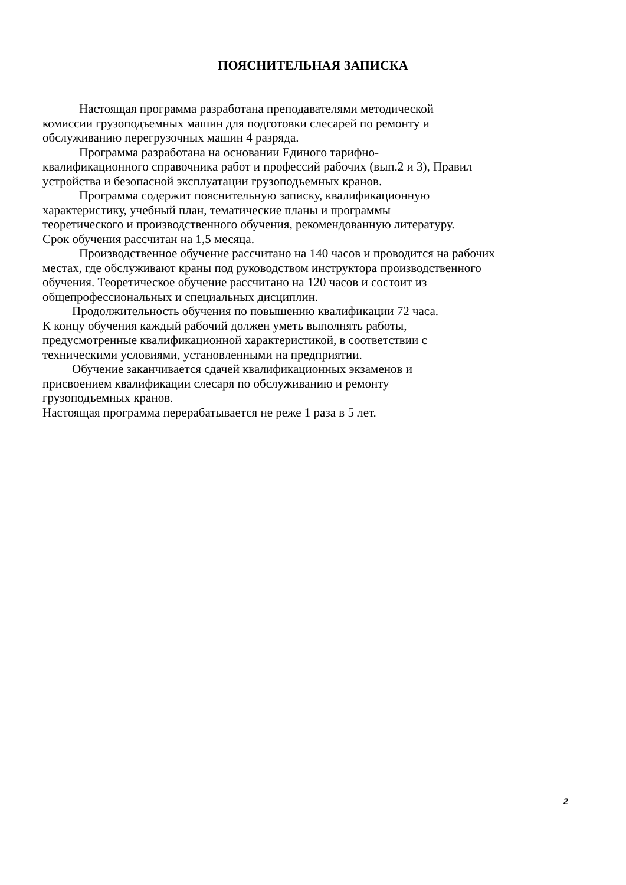ПОЯСНИТЕЛЬНАЯ ЗАПИСКА
Настоящая программа разработана преподавателями методической
комиссии грузоподъемных машин для подготовки слесарей по ремонту и
обслуживанию перегрузочных машин 4 разряда.
Программа разработана на основании Единого тарифно-
квалификационного справочника работ и профессий рабочих (вып.2 и 3), Правил
устройства и безопасной эксплуатации грузоподъемных кранов.
Программа содержит пояснительную записку, квалификационную
характеристику, учебный план, тематические планы и программы
теоретического и производственного обучения, рекомендованную литературу.
Срок обучения рассчитан на 1,5 месяца.
Производственное обучение рассчитано на 140 часов и проводится на рабочих
местах, где обслуживают краны под руководством инструктора производственного
обучения. Теоретическое обучение рассчитано на 120 часов и состоит из
общепрофессиональных и специальных дисциплин.
Продолжительность обучения по повышению квалификации 72 часа.
К концу обучения каждый рабочий должен уметь выполнять работы,
предусмотренные квалификационной характеристикой, в соответствии с
техническими условиями, установленными на предприятии.
Обучение заканчивается сдачей квалификационных экзаменов и
присвоением квалификации слесаря по обслуживанию и ремонту
грузоподъемных кранов.
Настоящая программа перерабатывается не реже 1 раза в 5 лет.
2